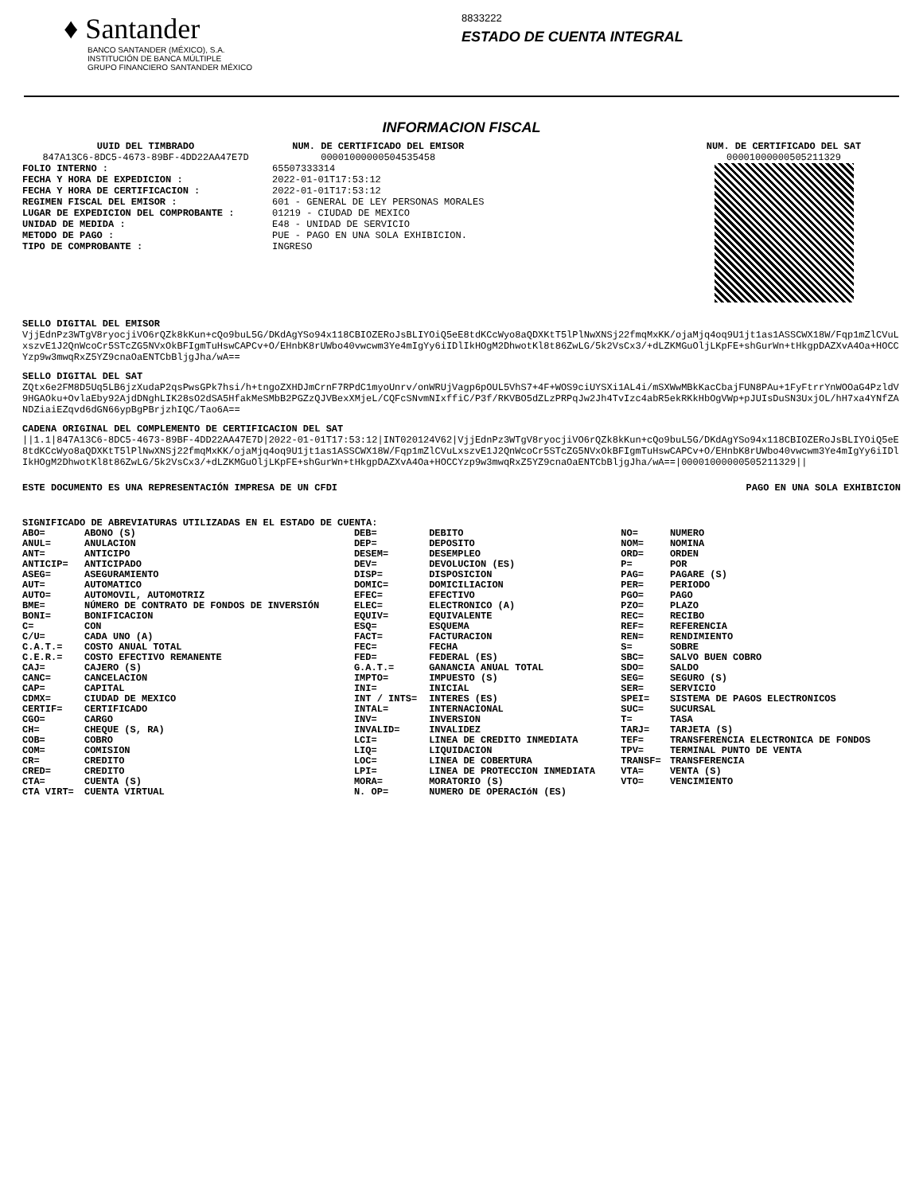♦ Santander
BANCO SANTANDER (MÉXICO), S.A.
INSTITUCIÓN DE BANCA MÚLTIPLE
GRUPO FINANCIERO SANTANDER MÉXICO
8833222
ESTADO DE CUENTA INTEGRAL
INFORMACION FISCAL
| UUID DEL TIMBRADO 847A13C6-8DC5-4673-89BF-4DD22AA47E7D | NUM. DE CERTIFICADO DEL EMISOR 00001000000504535458 |
| FOLIO INTERNO : | 65507333314 |
| FECHA Y HORA DE EXPEDICION : | 2022-01-01T17:53:12 |
| FECHA Y HORA DE CERTIFICACION : | 2022-01-01T17:53:12 |
| REGIMEN FISCAL DEL EMISOR : | 601 - GENERAL DE LEY PERSONAS MORALES |
| LUGAR DE EXPEDICION DEL COMPROBANTE : | 01219 - CIUDAD DE MEXICO |
| UNIDAD DE MEDIDA : | E48 - UNIDAD DE SERVICIO |
| METODO DE PAGO : | PUE - PAGO EN UNA SOLA EXHIBICION. |
| TIPO DE COMPROBANTE : | INGRESO |
NUM. DE CERTIFICADO DEL SAT
00001000000505211329
SELLO DIGITAL DEL EMISOR
VjjEdnPz3WTgV8ryocjiVO6rQZk8kKun+cQo9buL5G/DKdAgYSo94x118CBIOZERoJsBLIYOiQ5eE8tdKCcWyo8aQDXKtT5lPlNwXNSj22fmqMxKK/ojaMjq4oq9U1jt1as1ASSCWX18W/Fqp1mZlCVuLxszvE1J2QnWcoCr5STcZG5NVxOkBFIgmTuHswCAPCv+O/EHnbK8rUWbo40vwcwm3Ye4mIgYy6iIDlIkHOgM2DhwotKl8t86ZwLG/5k2VsCx3/+dLZKMGuOljLKpFE+shGurWn+tHkgpDAZXvA4Oa+HOCCYzp9w3mwqRxZ5YZ9cnaOaENTCbBljgJha/wA==
SELLO DIGITAL DEL SAT
ZQtx6e2FM8D5Uq5LB6jzXudaP2qsPwsGPk7hsi/h+tngoZXHDJmCrnF7RPdC1myoUnrv/onWRUjVagp6pOUL5VhS7+4F+WOS9ciUYSXi1AL4i/mSXWwMBkKacCbajFUN8PAu+1FyFtrrYnWOOaG4PzldV9HGAOku+OvlaEby92AjdDNghLIK28sO2dSA5HfakMeSMbB2PGZzQJVBexXMjeL/CQFcSNvmNIxffiC/P3f/RKVBO5dZLzPRPqJw2Jh4TvIzc4abR5ekRKkHbOgVWp+pJUIsDuSN3UxjOL/hH7xa4YNfZANDZiaiEZqvd6dGN66ypBgPBrjzhIQC/Tao6A==
CADENA ORIGINAL DEL COMPLEMENTO DE CERTIFICACION DEL SAT
||1.1|847A13C6-8DC5-4673-89BF-4DD22AA47E7D|2022-01-01T17:53:12|INT020124V62|VjjEdnPz3WTgV8ryocjiVO6rQZk8kKun+cQo9buL5G/DKdAgYSo94x118CBIOZERoJsBLIYOiQ5eE8tdKCcWyo8aQDXKtT5lPlNwXNSj22fmqMxKK/ojaMjq4oq9U1jt1as1ASSCWX18W/Fqp1mZlCVuLxszvE1J2QnWcoCr5STcZG5NVxOkBFIgmTuHswCAPCv+O/EHnbK8rUWbo40vwcwm3Ye4mIgYy6iIDlIkHOgM2DhwotKl8t86ZwLG/5k2VsCx3/+dLZKMGuOljLKpFE+shGurWn+tHkgpDAZXvA4Oa+HOCCYzp9w3mwqRxZ5YZ9cnaOaENTCbBljgJha/wA==|00001000000505211329||
ESTE DOCUMENTO ES UNA REPRESENTACIÓN IMPRESA DE UN CFDI PAGO EN UNA SOLA EXHIBICION
SIGNIFICADO DE ABREVIATURAS UTILIZADAS EN EL ESTADO DE CUENTA:
| ABO= | ABONO (S) | DEB= | DEBITO | NO= | NUMERO |
| ANUL= | ANULACION | DEP= | DEPOSITO | NOM= | NOMINA |
| ANT= | ANTICIPO | DESEM= | DESEMPLEO | ORD= | ORDEN |
| ANTICIP= | ANTICIPADO | DEV= | DEVOLUCION (ES) | P= | POR |
| ASEG= | ASEGURAMIENTO | DISP= | DISPOSICION | PAG= | PAGARE (S) |
| AUT= | AUTOMATICO | DOMIC= | DOMICILIACION | PER= | PERIODO |
| AUTO= | AUTOMOVIL, AUTOMOTRIZ | EFEC= | EFECTIVO | PGO= | PAGO |
| BME= | NÚMERO DE CONTRATO DE FONDOS DE INVERSIÓN | ELEC= | ELECTRONICO (A) | PZO= | PLAZO |
| BONI= | BONIFICACION | EQUIV= | EQUIVALENTE | REC= | RECIBO |
| C= | CON | ESQ= | ESQUEMA | REF= | REFERENCIA |
| C/U= | CADA UNO (A) | FACT= | FACTURACION | REN= | RENDIMIENTO |
| C.A.T.= | COSTO ANUAL TOTAL | FEC= | FECHA | S= | SOBRE |
| C.E.R.= | COSTO EFECTIVO REMANENTE | FED= | FEDERAL (ES) | SBC= | SALVO BUEN COBRO |
| CAJ= | CAJERO (S) | G.A.T.= | GANANCIA ANUAL TOTAL | SDO= | SALDO |
| CANC= | CANCELACION | IMPTO= | IMPUESTO (S) | SEG= | SEGURO (S) |
| CAP= | CAPITAL | INI= | INICIAL | SER= | SERVICIO |
| CDMX= | CIUDAD DE MEXICO | INT / INTS= | INTERES (ES) | SPEI= | SISTEMA DE PAGOS ELECTRONICOS |
| CERTIF= | CERTIFICADO | INTAL= | INTERNACIONAL | SUC= | SUCURSAL |
| CGO= | CARGO | INV= | INVERSION | T= | TASA |
| CH= | CHEQUE (S, RA) | INVALID= | INVALIDEZ | TARJ= | TARJETA (S) |
| COB= | COBRO | LCI= | LINEA DE CREDITO INMEDIATA | TEF= | TRANSFERENCIA ELECTRONICA DE FONDOS |
| COM= | COMISION | LIQ= | LIQUIDACION | TPV= | TERMINAL PUNTO DE VENTA |
| CR= | CREDITO | LOC= | LINEA DE COBERTURA | TRANSF= | TRANSFERENCIA |
| CRED= | CREDITO | LPI= | LINEA DE PROTECCION INMEDIATA | VTA= | VENTA (S) |
| CTA= | CUENTA (S) | MORA= | MORATORIO (S) | VTO= | VENCIMIENTO |
| CTA VIRT= | CUENTA VIRTUAL | N. OP= | NUMERO DE OPERACIóN (ES) | | |